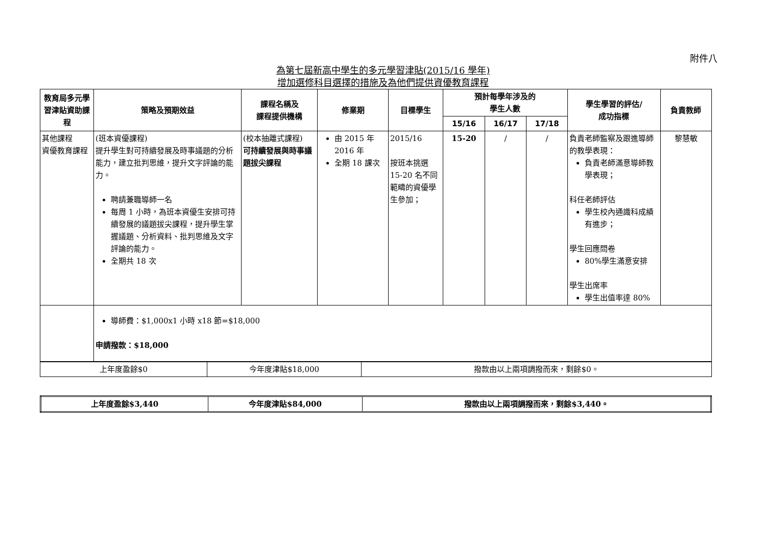附件八
為第七屆新高中學生的多元學習津貼(2015/16 學年)
增加選修科目選擇的措施及為他們提供資優教育課程
| 教育局多元學習津貼資助課程 | 策略及預期效益 | 課程名稱及 課程提供機構 | 修業期 | 目標學生 | 預計每學年涉及的 學生人數 | | | 學生學習的評估/ 成功指標 | 負責教師 |
| --- | --- | --- | --- | --- | --- | --- | --- | --- | --- |
| | | | | | 15/16 | 16/17 | 17/18 | | |
| 其他課程 資優教育課程 | (班本資優課程) 提升學生對可持續發展及時事議題的分析能力，建立批判思維，提升文字評論的能力。 聘請兼職導師一名 每周 1 小時，為班本資優生安排可持續發展的議題拔尖課程，提升學生掌握議題、分析資料、批判思維及文字評論的能力。 全期共 18 次 | (校本抽離式課程) 可持續發展與時事議題拔尖課程 | 由 2015 年 2016 年 全期 18 課次 | 2015/16 按班本挑選 15-20 名不同範疇的資優學生參加； | 15-20 | / | / | 負責老師監察及跟進導師的教學表現： 負責老師滿意導師教學表現； 科任老師評估 學生校內通識科成績有進步； 學生回應問卷 80%學生滿意安排 學生出席率 學生出值率達 80% | 黎慧敏 |
| | 導師費：$1,000x1 小時 x18 節=$18,000 申請撥款：$18,000 | | | | | | | | |
| 上年度盈餘$0 | 今年度津貼$18,000 | 撥款由以上兩項調撥而來，剩餘$0。 |
| 上年度盈餘$3,440 | 今年度津貼$84,000 | 撥款由以上兩項調撥而來，剩餘$3,440。 |